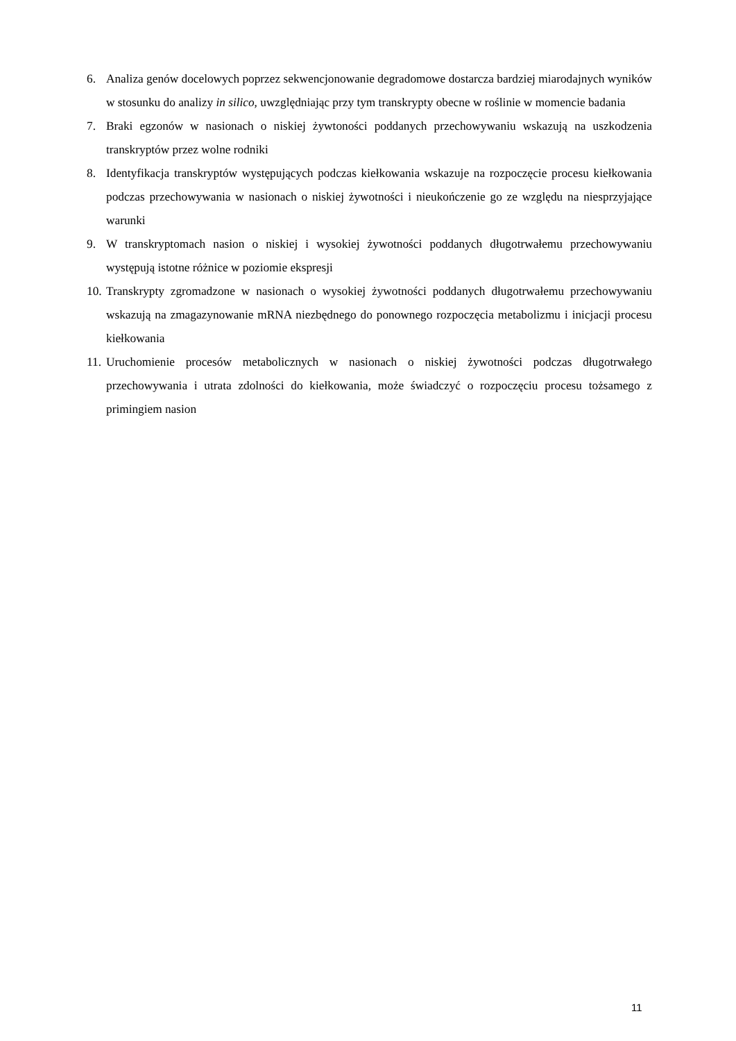6. Analiza genów docelowych poprzez sekwencjonowanie degradomowe dostarcza bardziej miarodajnych wyników w stosunku do analizy in silico, uwzględniając przy tym transkrypty obecne w roślinie w momencie badania
7. Braki egzonów w nasionach o niskiej żywtoności poddanych przechowywaniu wskazują na uszkodzenia transkryptów przez wolne rodniki
8. Identyfikacja transkryptów występujących podczas kiełkowania wskazuje na rozpoczęcie procesu kiełkowania podczas przechowywania w nasionach o niskiej żywotności i nieukończenie go ze względu na niesprzyjające warunki
9. W transkryptomach nasion o niskiej i wysokiej żywotności poddanych długotrwałemu przechowywaniu występują istotne różnice w poziomie ekspresji
10.
Transkrypty zgromadzone w nasionach o wysokiej żywotności poddanych długotrwałemu przechowywaniu wskazują na zmagazynowanie mRNA niezbędnego do ponownego rozpoczęcia metabolizmu i inicjacji procesu kiełkowania
11.
Uruchomienie procesów metabolicznych w nasionach o niskiej żywotności podczas długotrwałego przechowywania i utrata zdolności do kiełkowania, może świadczyć o rozpoczęciu procesu tożsamego z primingiem nasion
11